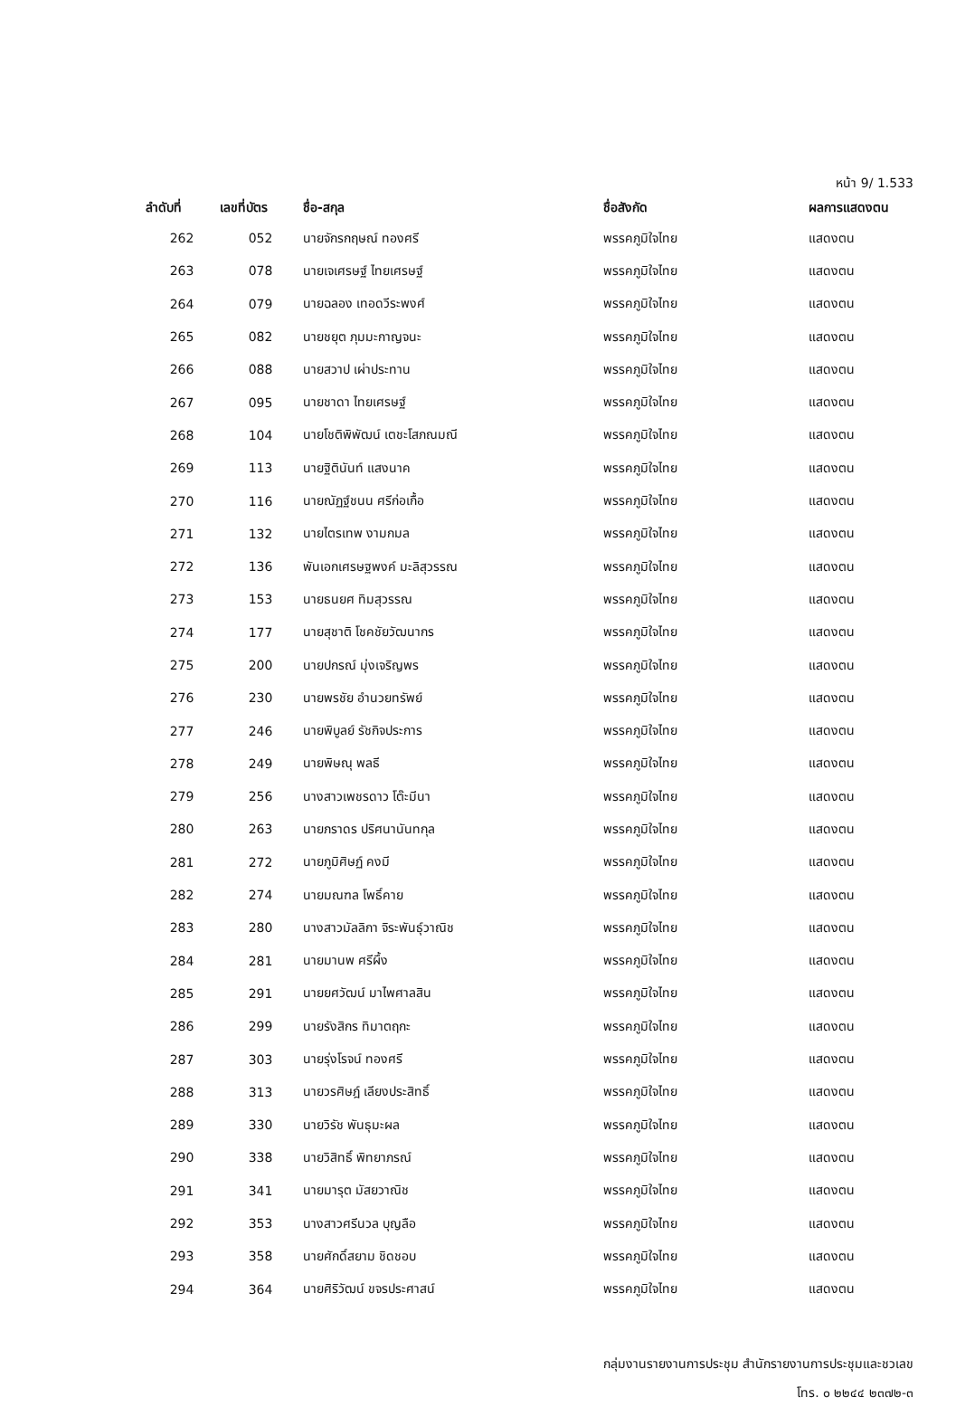หน้า 9/ 1.533
| ลำดับที่ | เลขที่บัตร | ชื่อ-สกุล | ชื่อสังกัด | ผลการแสดงตน |
| --- | --- | --- | --- | --- |
| 262 | 052 | นายจักรกฤษณ์ ทองศรี | พรรคภูมิใจไทย | แสดงตน |
| 263 | 078 | นายเจเศรษฐ์ ไทยเศรษฐ์ | พรรคภูมิใจไทย | แสดงตน |
| 264 | 079 | นายฉลอง เทอดวีระพงศ์ | พรรคภูมิใจไทย | แสดงตน |
| 265 | 082 | นายชยุต ภุมมะกาญจนะ | พรรคภูมิใจไทย | แสดงตน |
| 266 | 088 | นายสวาป เผ่าประทาน | พรรคภูมิใจไทย | แสดงตน |
| 267 | 095 | นายชาดา ไทยเศรษฐ์ | พรรคภูมิใจไทย | แสดงตน |
| 268 | 104 | นายโชติพิพัฒน์ เตชะโสภณมณี | พรรคภูมิใจไทย | แสดงตน |
| 269 | 113 | นายฐิตินันท์ แสงนาค | พรรคภูมิใจไทย | แสดงตน |
| 270 | 116 | นายณัฏฐ์ชนน ศรีก่อเกื้อ | พรรคภูมิใจไทย | แสดงตน |
| 271 | 132 | นายไตรเทพ งามกมล | พรรคภูมิใจไทย | แสดงตน |
| 272 | 136 | พันเอกเศรษฐพงค์ มะลิสุวรรณ | พรรคภูมิใจไทย | แสดงตน |
| 273 | 153 | นายธนยศ ทิมสุวรรณ | พรรคภูมิใจไทย | แสดงตน |
| 274 | 177 | นายสุชาติ โชคชัยวัฒนากร | พรรคภูมิใจไทย | แสดงตน |
| 275 | 200 | นายปกรณ์ มุ่งเจริญพร | พรรคภูมิใจไทย | แสดงตน |
| 276 | 230 | นายพรชัย อำนวยทรัพย์ | พรรคภูมิใจไทย | แสดงตน |
| 277 | 246 | นายพิบูลย์ รัชกิจประการ | พรรคภูมิใจไทย | แสดงตน |
| 278 | 249 | นายพิษณุ พลธี | พรรคภูมิใจไทย | แสดงตน |
| 279 | 256 | นางสาวเพชรดาว โต๊ะมีนา | พรรคภูมิใจไทย | แสดงตน |
| 280 | 263 | นายภราดร ปริศนานันทกุล | พรรคภูมิใจไทย | แสดงตน |
| 281 | 272 | นายภูมิศิษฏ์ คงมี | พรรคภูมิใจไทย | แสดงตน |
| 282 | 274 | นายมณฑล โพธิ์คาย | พรรคภูมิใจไทย | แสดงตน |
| 283 | 280 | นางสาวมัลลิกา จิระพันธุ์วาณิช | พรรคภูมิใจไทย | แสดงตน |
| 284 | 281 | นายมานพ ศรีผึ้ง | พรรคภูมิใจไทย | แสดงตน |
| 285 | 291 | นายยศวัฒน์ มาไพศาลสิน | พรรคภูมิใจไทย | แสดงตน |
| 286 | 299 | นายรังสิกร ทิมาตฤกะ | พรรคภูมิใจไทย | แสดงตน |
| 287 | 303 | นายรุ่งโรจน์ ทองศรี | พรรคภูมิใจไทย | แสดงตน |
| 288 | 313 | นายวรศิษฎ์ เลียงประสิทธิ์ | พรรคภูมิใจไทย | แสดงตน |
| 289 | 330 | นายวิรัช พันธุมะผล | พรรคภูมิใจไทย | แสดงตน |
| 290 | 338 | นายวิสิทธิ์ พิทยาภรณ์ | พรรคภูมิใจไทย | แสดงตน |
| 291 | 341 | นายมารุต มัสยวาณิช | พรรคภูมิใจไทย | แสดงตน |
| 292 | 353 | นางสาวศรีนวล บุญลือ | พรรคภูมิใจไทย | แสดงตน |
| 293 | 358 | นายศักดิ์สยาม ชิดชอบ | พรรคภูมิใจไทย | แสดงตน |
| 294 | 364 | นายศิริวัฒน์ ขจรประศาสน์ | พรรคภูมิใจไทย | แสดงตน |
กลุ่มงานรายงานการประชุม สำนักรายงานการประชุมและชวเลข
โทร. ๐ ๒๒๔๔ ๒๓๗๒-๓